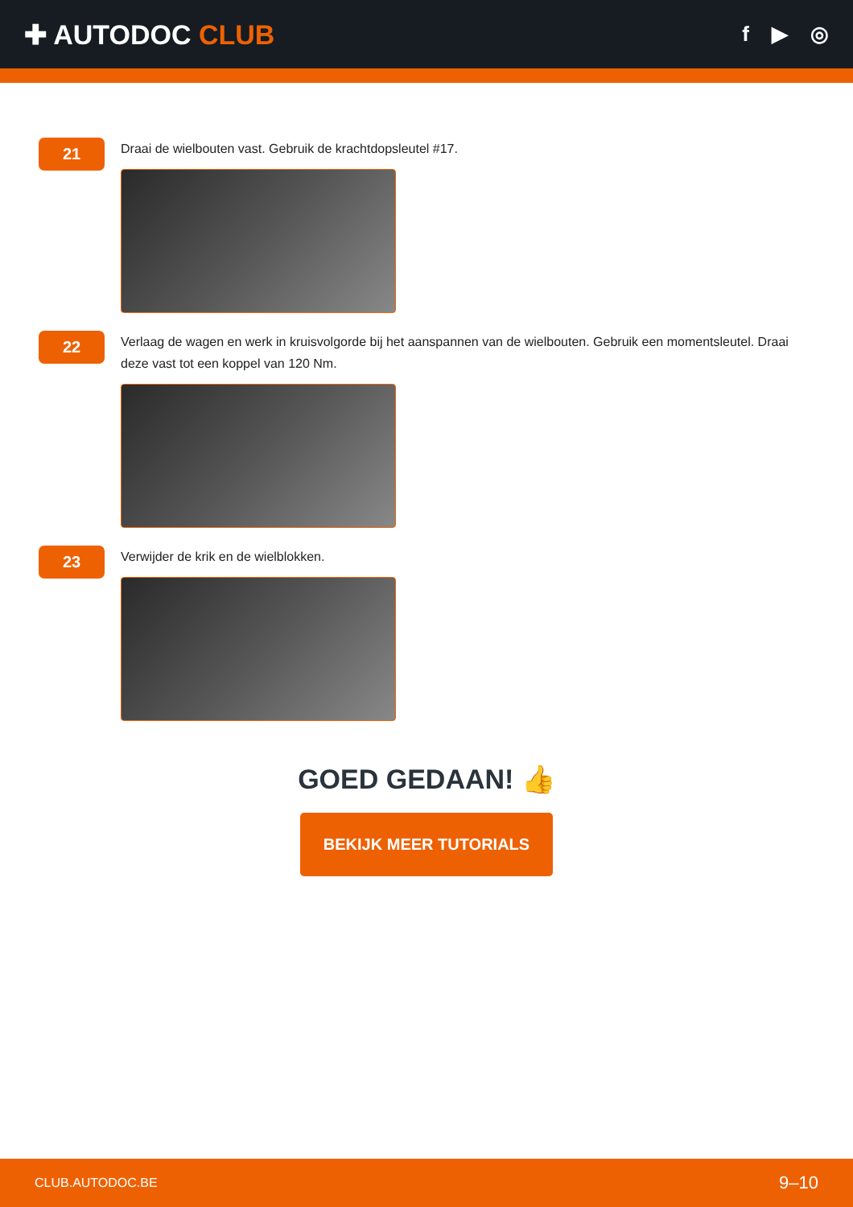✚ AUTODOC CLUB
f ▶ ◎
21
Draai de wielbouten vast. Gebruik de krachtdopsleutel #17.
22
Verlaag de wagen en werk in kruisvolgorde bij het aanspannen van de wielbouten. Gebruik een momentsleutel. Draai deze vast tot een koppel van 120 Nm.
23
Verwijder de krik en de wielblokken.
GOED GEDAAN! 👍
BEKIJK MEER TUTORIALS
CLUB.AUTODOC.BE 9–10